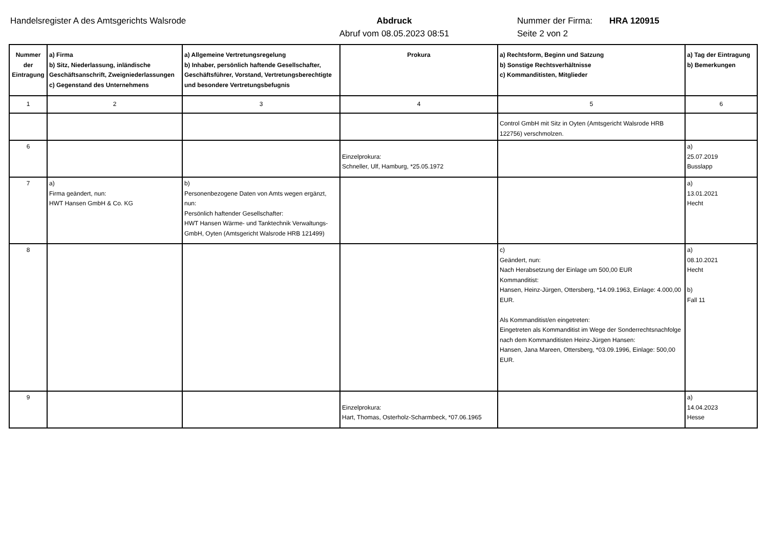Handelsregister A des Amtsgerichts Walsrode
Abdruck
Abruf vom 08.05.2023 08:51
Nummer der Firma:
Seite 2 von 2
HRA 120915
| Nummer der Eintragung | a) Firma b) Sitz, Niederlassung, inländische Geschäftsanschrift, Zweigniederlassungen c) Gegenstand des Unternehmens | a) Allgemeine Vertretungsregelung b) Inhaber, persönlich haftende Gesellschafter, Geschäftsführer, Vorstand, Vertretungsberechtigte und besondere Vertretungsbefugnis | Prokura | a) Rechtsform, Beginn und Satzung b) Sonstige Rechtsverhältnisse c) Kommanditisten, Mitglieder | a) Tag der Eintragung b) Bemerkungen |
| --- | --- | --- | --- | --- | --- |
| 1 | 2 | 3 | 4 | 5 | 6 |
| | | | | Control GmbH mit Sitz in Oyten (Amtsgericht Walsrode HRB 122756) verschmolzen. | |
| 6 | | | Einzelprokura: Schneller, Ulf, Hamburg, *25.05.1972 | | a) 25.07.2019 Busslapp |
| 7 | a) Firma geändert, nun: HWT Hansen GmbH & Co. KG | b) Personenbezogene Daten von Amts wegen ergänzt, nun: Persönlich haftender Gesellschafter: HWT Hansen Wärme- und Tanktechnik Verwaltungs-GmbH, Oyten (Amtsgericht Walsrode HRB 121499) | | | a) 13.01.2021 Hecht |
| 8 | | | | c) Geändert, nun: Nach Herabsetzung der Einlage um 500,00 EUR Kommanditist: Hansen, Heinz-Jürgen, Ottersberg, *14.09.1963, Einlage: 4.000,00 EUR. Als Kommanditist/en eingetreten: Eingetreten als Kommanditist im Wege der Sonderrechtsnachfolge nach dem Kommanditisten Heinz-Jürgen Hansen: Hansen, Jana Mareen, Ottersberg, *03.09.1996, Einlage: 500,00 EUR. | a) 08.10.2021 Hecht b) Fall 11 |
| 9 | | | Einzelprokura: Hart, Thomas, Osterholz-Scharmbeck, *07.06.1965 | | a) 14.04.2023 Hesse |